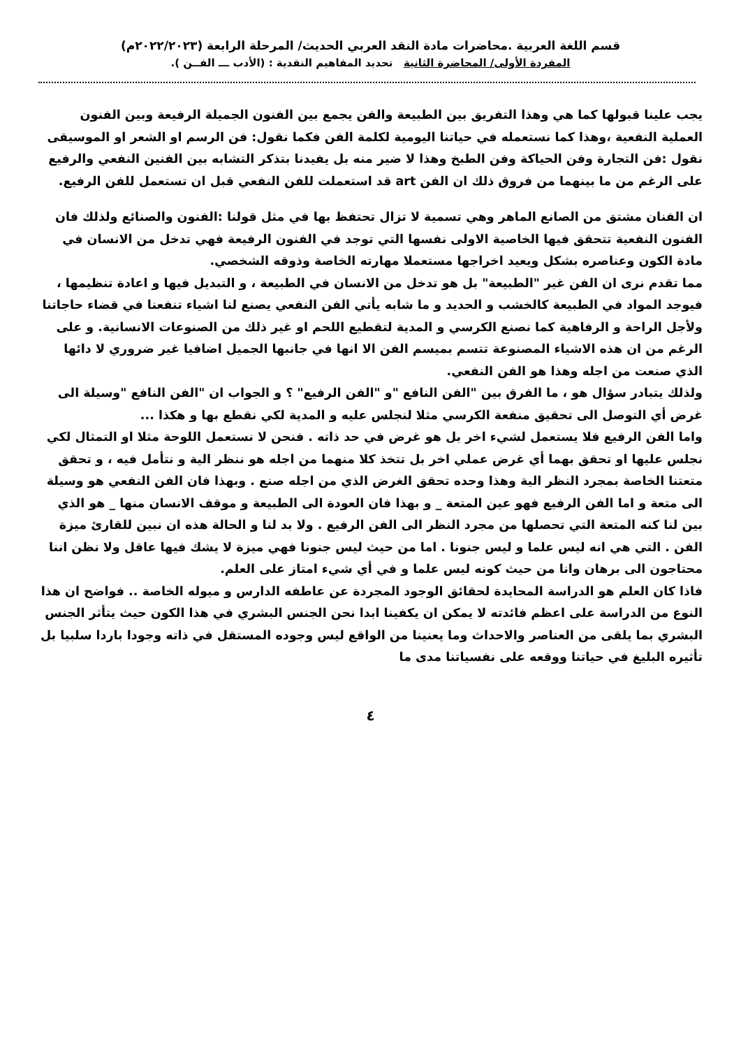قسم اللغة العربية .محاضرات مادة النقد العربي الحديث/ المرحلة الرابعة (٢٠٢٢/٢٠٢٣م)
المفردة الأولى/ المحاضرة الثانية تحديد المفاهيم النقدية : (الأدب ـــ الفــن ).
يجب علينا قبولها كما هي وهذا التفريق بين الطبيعة والفن يجمع بين الفنون الجميلة الرفيعة وبين الفنون العملية النفعية ،وهذا كما نستعمله في حياتنا اليومية لكلمة الفن فكما نقول: فن الرسم او الشعر او الموسيقى نقول :فن التجارة وفن الحياكة وفن الطبخ وهذا لا ضير منه بل يفيدنا بتذكر التشابه بين الفنين النفعي والرفيع على الرغم من ما بينهما من فروق ذلك ان الفن art قد استعملت للفن النفعي قبل ان تستعمل للفن الرفيع.
ان الفنان مشتق من الصانع الماهر وهي تسمية لا تزال تحتفظ بها في مثل قولنا :الفنون والصنائع ولذلك فان الفنون النفعية تتحقق فيها الخاصية الاولى نفسها التي توجد في الفنون الرفيعة فهي تدخل من الانسان في مادة الكون وعناصره بشكل ويعيد اخراجها مستعملا مهارته الخاصة وذوقه الشخصي.
مما تقدم نرى ان الفن غير "الطبيعة" بل هو تدخل من الانسان في الطبيعة ، و التبديل فيها و اعادة تنظيمها ، فيوجد المواد في الطبيعة كالخشب و الحديد و ما شابه يأتي الفن النفعي يصنع لنا اشياء تنفعنا في قضاء حاجاتنا ولأجل الراحة و الرفاهية كما نصنع الكرسي و المدية لتقطيع اللحم او غير ذلك من الصنوعات الانسانية. و على الرغم من ان هذه الاشياء المصنوعة تتسم بميسم الفن الا انها في جانبها الجميل اضافيا غير ضروري لا دائها الذي صنعت من اجله وهذا هو الفن النفعي.
ولذلك يتبادر سؤال هو ، ما الفرق بين "الفن النافع "و "الفن الرفيع" ؟ و الجواب ان "الفن النافع "وسيلة الى غرض أي التوصل الى تحقيق منفعة الكرسي مثلا لنجلس عليه و المدية لكي نقطع بها و هكذا ...
واما الفن الرفيع فلا يستعمل لشيء اخر بل هو غرض في حد ذاته . فنحن لا نستعمل اللوحة مثلا او التمثال لكي نجلس عليها او تحقق بهما أي غرض عملي اخر بل تتخذ كلا منهما من اجله هو ننظر الية و نتأمل فيه ، و تحقق متعتنا الخاصة بمجرد النظر الية وهذا وحده تحقق الغرض الذي من اجله صنع . وبهذا فان الفن النفعي هو وسيلة الى متعة و اما الفن الرفيع فهو عين المتعة _ و بهذا فان العودة الى الطبيعة و موقف الانسان منها _ هو الذي بين لنا كنه المتعة التي تحصلها من مجرد النظر الى الفن الرفيع . ولا بد لنا و الحالة هذه ان نبين للقارئ ميزة الفن . التي هي انه ليس علما و ليس جنونا . اما من حيث ليس جنونا فهي ميزة لا يشك فيها عاقل ولا نظن اننا محتاجون الى برهان وانا من حيث كونه ليس علما و في أي شيء امتاز على العلم.
فاذا كان العلم هو الدراسة المحايدة لحقائق الوجود المجردة عن عاطفه الدارس و ميوله الخاصة .. فواضح ان هذا النوع من الدراسة على اعظم فائدته لا يمكن ان يكفينا ابدا نحن الجنس البشري في هذا الكون حيث يتأثر الجنس البشري بما يلقى من العناصر والاحداث وما يعنينا من الواقع ليس وجوده المستقل في ذاته وجودا باردا سلبيا بل تأثيره البليغ في حياتنا ووقعه على نفسياتنا مدى ما
٤